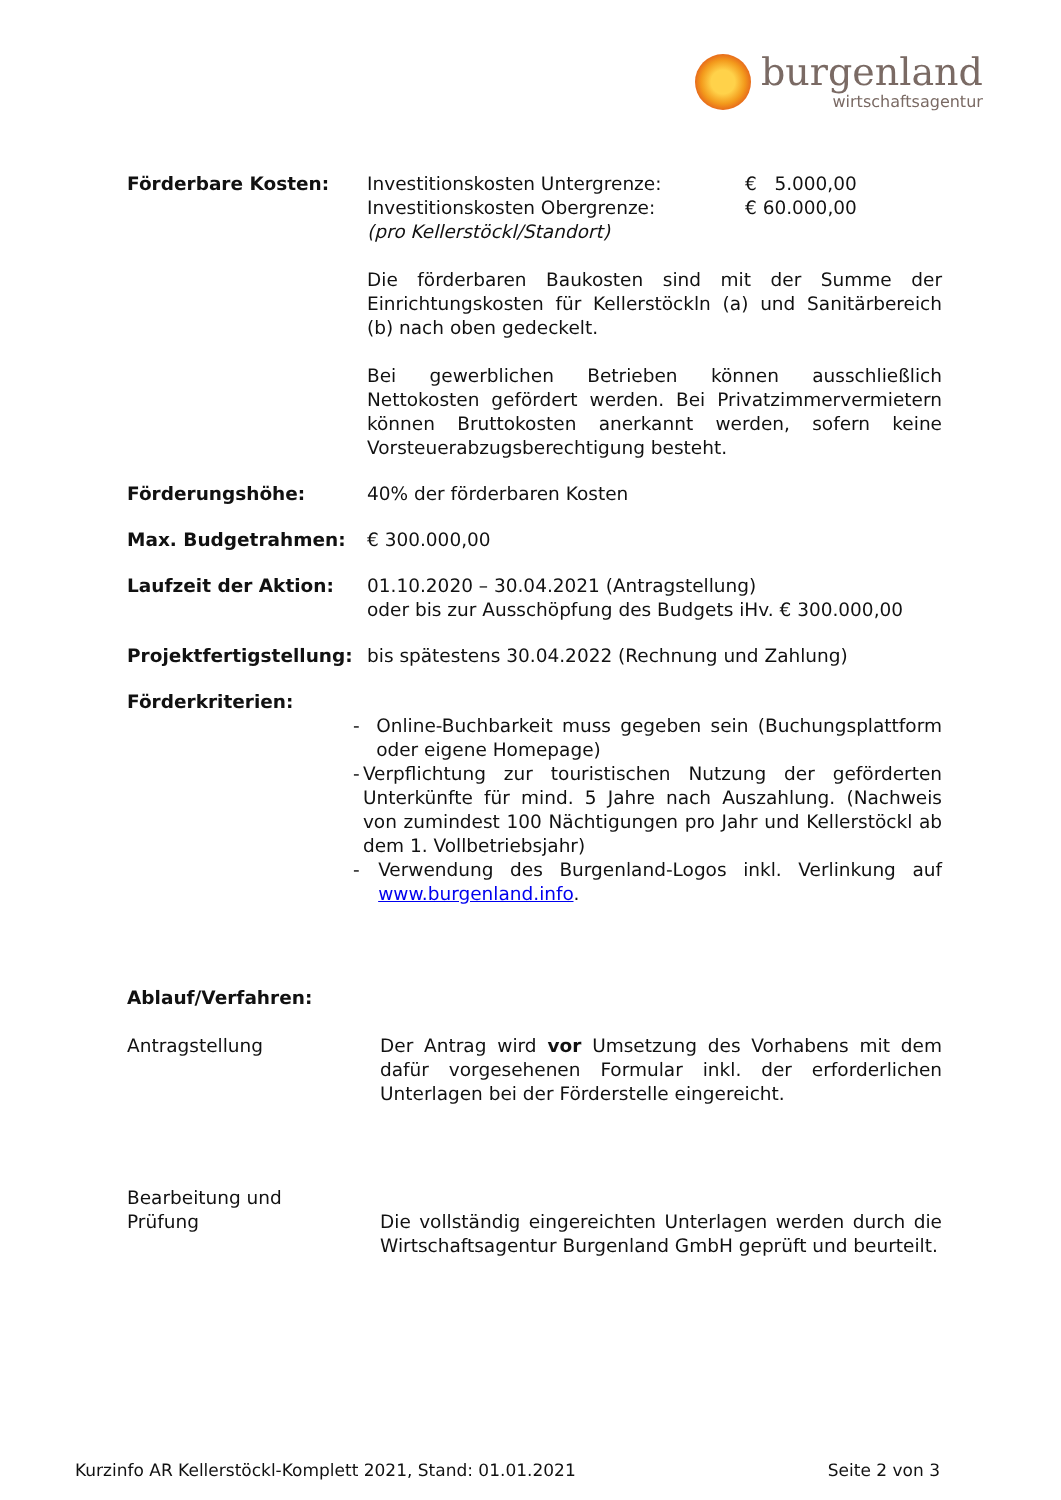burgenland
wirtschaftsagentur
Förderbare Kosten: Investitionskosten Untergrenze: € 5.000,00
Investitionskosten Obergrenze: € 60.000,00
(pro Kellerstöckl/Standort)
Die förderbaren Baukosten sind mit der Summe der Einrichtungskosten für Kellerstöckln (a) und Sanitärbereich (b) nach oben gedeckelt.
Bei gewerblichen Betrieben können ausschließlich Nettokosten gefördert werden. Bei Privatzimmervermietern können Bruttokosten anerkannt werden, sofern keine Vorsteuerabzugsberechtigung besteht.
Förderungshöhe: 40% der förderbaren Kosten
Max. Budgetrahmen: € 300.000,00
Laufzeit der Aktion: 01.10.2020 – 30.04.2021 (Antragstellung)
oder bis zur Ausschöpfung des Budgets iHv. € 300.000,00
Projektfertigstellung:
bis spätestens 30.04.2022 (Rechnung und Zahlung)
Förderkriterien:
- Online-Buchbarkeit muss gegeben sein (Buchungsplattform oder eigene Homepage)
- Verpflichtung zur touristischen Nutzung der geförderten Unterkünfte für mind. 5 Jahre nach Auszahlung. (Nachweis von zumindest 100 Nächtigungen pro Jahr und Kellerstöckl ab dem 1. Vollbetriebsjahr)
- Verwendung des Burgenland-Logos inkl. Verlinkung auf www.burgenland.info.
Ablauf/Verfahren:
Antragstellung Der Antrag wird vor Umsetzung des Vorhabens mit dem dafür vorgesehenen Formular inkl. der erforderlichen Unterlagen bei der Förderstelle eingereicht.
Bearbeitung und
Prüfung
Die vollständig eingereichten Unterlagen werden durch die Wirtschaftsagentur Burgenland GmbH geprüft und beurteilt.
Kurzinfo AR Kellerstöckl-Komplett 2021, Stand: 01.01.2021 Seite 2 von 3